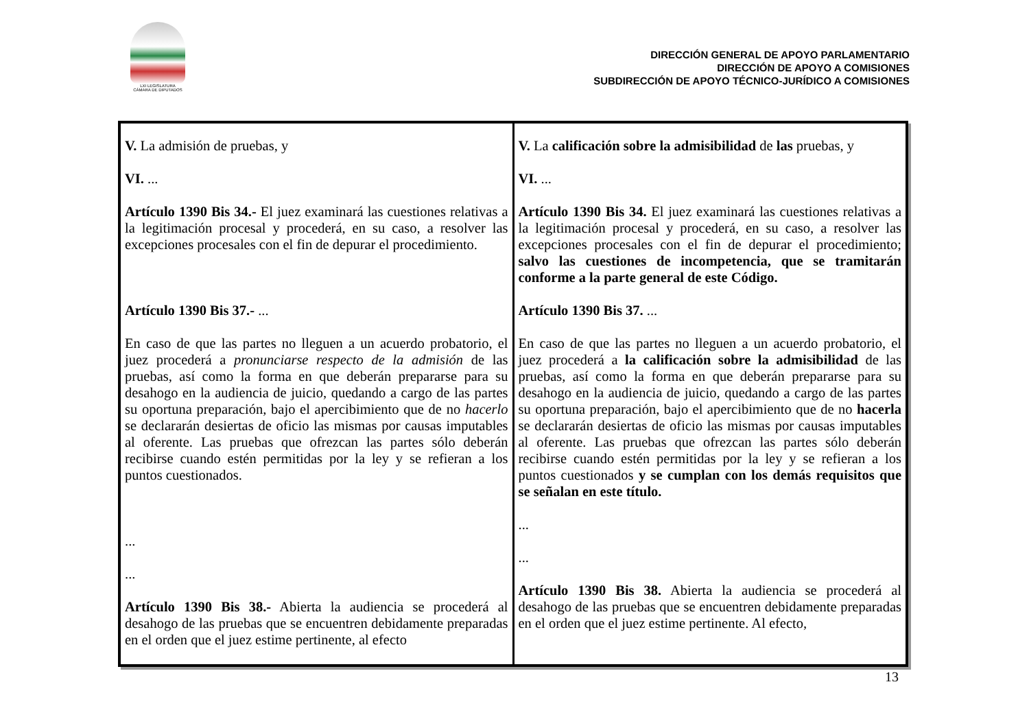LXI LEGISLATURA
CÁMARA DE DIPUTADOS
DIRECCIÓN GENERAL DE APOYO PARLAMENTARIO
DIRECCIÓN DE APOYO A COMISIONES
SUBDIRECCIÓN DE APOYO TÉCNICO-JURÍDICO A COMISIONES
| V. La admisión de pruebas, y VI. ... Artículo 1390 Bis 34.- El juez examinará las cuestiones relativas a la legitimación procesal y procederá, en su caso, a resolver las excepciones procesales con el fin de depurar el procedimiento. Artículo 1390 Bis 37.- ... En caso de que las partes no lleguen a un acuerdo probatorio, el juez procederá a pronunciarse respecto de la admisión de las pruebas, así como la forma en que deberán prepararse para su desahogo en la audiencia de juicio, quedando a cargo de las partes su oportuna preparación, bajo el apercibimiento que de no hacerlo se declararán desiertas de oficio las mismas por causas imputables al oferente. Las pruebas que ofrezcan las partes sólo deberán recibirse cuando estén permitidas por la ley y se refieran a los puntos cuestionados. ... ... Artículo 1390 Bis 38.- Abierta la audiencia se procederá al desahogo de las pruebas que se encuentren debidamente preparadas en el orden que el juez estime pertinente, al efecto | V. La calificación sobre la admisibilidad de las pruebas, y VI. ... Artículo 1390 Bis 34. El juez examinará las cuestiones relativas a la legitimación procesal y procederá, en su caso, a resolver las excepciones procesales con el fin de depurar el procedimiento; salvo las cuestiones de incompetencia, que se tramitarán conforme a la parte general de este Código. Artículo 1390 Bis 37. ... En caso de que las partes no lleguen a un acuerdo probatorio, el juez procederá a la calificación sobre la admisibilidad de las pruebas, así como la forma en que deberán prepararse para su desahogo en la audiencia de juicio, quedando a cargo de las partes su oportuna preparación, bajo el apercibimiento que de no hacerla se declararán desiertas de oficio las mismas por causas imputables al oferente. Las pruebas que ofrezcan las partes sólo deberán recibirse cuando estén permitidas por la ley y se refieran a los puntos cuestionados y se cumplan con los demás requisitos que se señalan en este título. ... ... Artículo 1390 Bis 38. Abierta la audiencia se procederá al desahogo de las pruebas que se encuentren debidamente preparadas en el orden que el juez estime pertinente. Al efecto, |
13